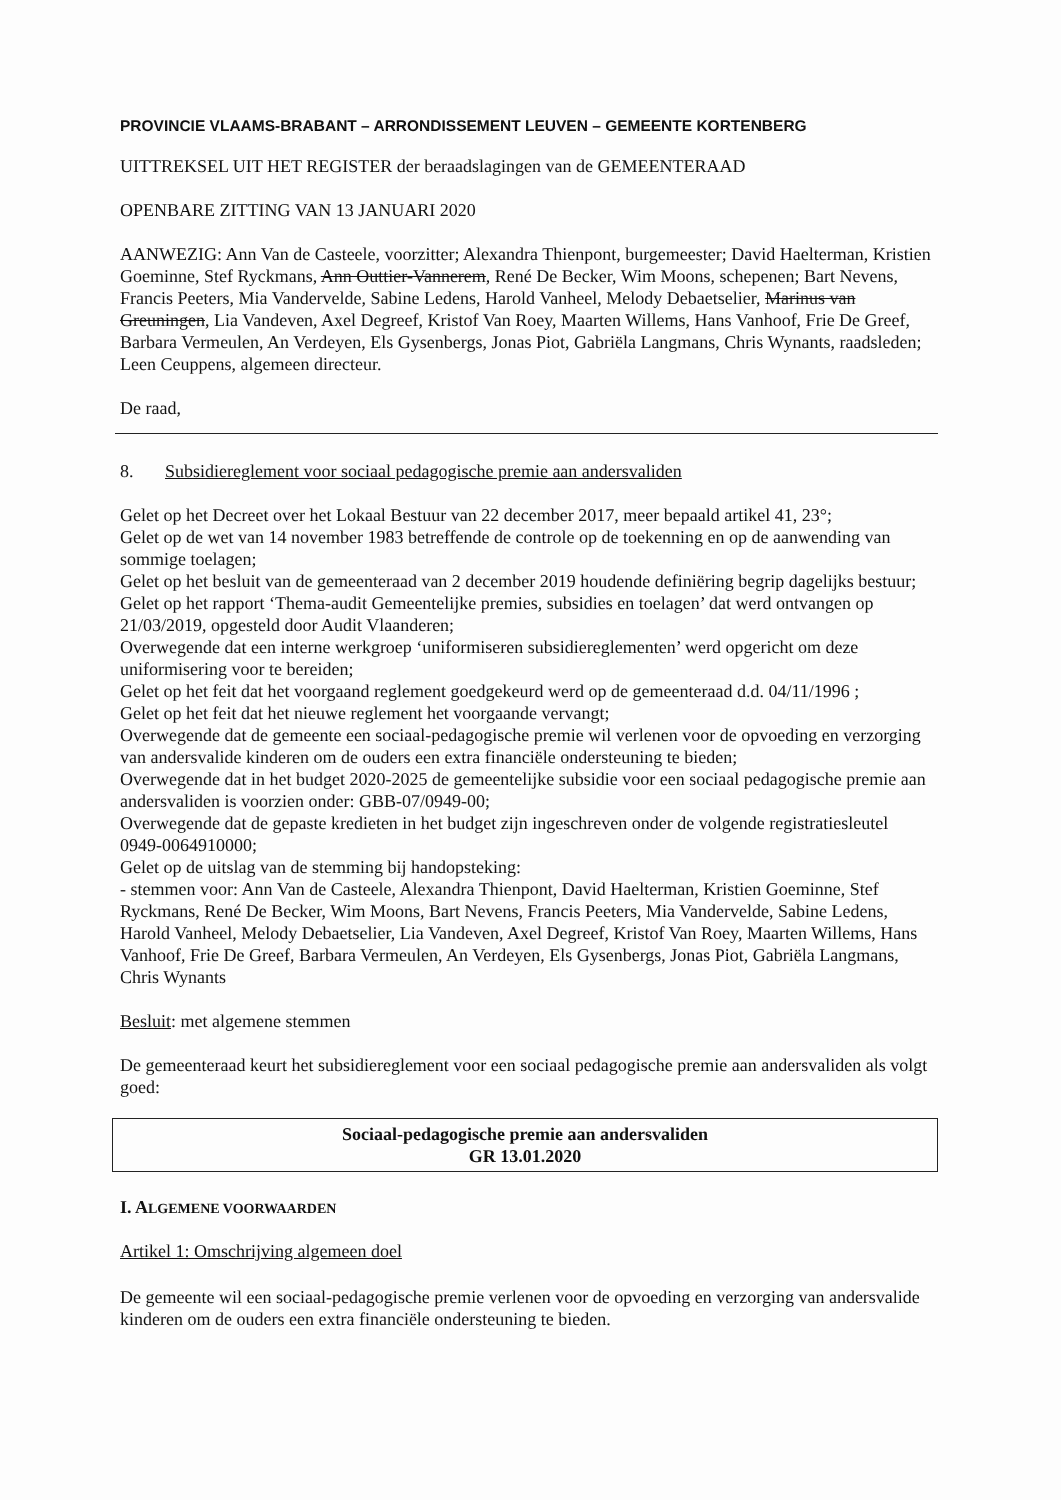PROVINCIE VLAAMS-BRABANT – ARRONDISSEMENT LEUVEN – GEMEENTE KORTENBERG
UITTREKSEL UIT HET REGISTER der beraadslagingen van de GEMEENTERAAD
OPENBARE ZITTING VAN 13 JANUARI 2020
AANWEZIG: Ann Van de Casteele, voorzitter; Alexandra Thienpont, burgemeester; David Haelterman, Kristien Goeminne, Stef Ryckmans, Ann Outtier-Vannerem, René De Becker, Wim Moons, schepenen; Bart Nevens, Francis Peeters, Mia Vandervelde, Sabine Ledens, Harold Vanheel, Melody Debaetselier, Marinus van Greuningen, Lia Vandeven, Axel Degreef, Kristof Van Roey, Maarten Willems, Hans Vanhoof, Frie De Greef, Barbara Vermeulen, An Verdeyen, Els Gysenbergs, Jonas Piot, Gabriëla Langmans, Chris Wynants, raadsleden; Leen Ceuppens, algemeen directeur.
De raad,
8. Subsidiereglement voor sociaal pedagogische premie aan andersvaliden
Gelet op het Decreet over het Lokaal Bestuur van 22 december 2017, meer bepaald artikel 41, 23°;
Gelet op de wet van 14 november 1983 betreffende de controle op de toekenning en op de aanwending van sommige toelagen;
Gelet op het besluit van de gemeenteraad van 2 december 2019 houdende definiëring begrip dagelijks bestuur;
Gelet op het rapport ‘Thema-audit Gemeentelijke premies, subsidies en toelagen’ dat werd ontvangen op 21/03/2019, opgesteld door Audit Vlaanderen;
Overwegende dat een interne werkgroep ‘uniformiseren subsidiereglementen’ werd opgericht om deze uniformisering voor te bereiden;
Gelet op het feit dat het voorgaand reglement goedgekeurd werd op de gemeenteraad d.d. 04/11/1996 ;
Gelet op het feit dat het nieuwe reglement het voorgaande vervangt;
Overwegende dat de gemeente een sociaal-pedagogische premie wil verlenen voor de opvoeding en verzorging van andersvalide kinderen om de ouders een extra financiële ondersteuning te bieden;
Overwegende dat in het budget 2020-2025 de gemeentelijke subsidie voor een sociaal pedagogische premie aan andersvaliden is voorzien onder: GBB-07/0949-00;
Overwegende dat de gepaste kredieten in het budget zijn ingeschreven onder de volgende registratiesleutel 0949-0064910000;
Gelet op de uitslag van de stemming bij handopsteking:
- stemmen voor: Ann Van de Casteele, Alexandra Thienpont, David Haelterman, Kristien Goeminne, Stef Ryckmans, René De Becker, Wim Moons, Bart Nevens, Francis Peeters, Mia Vandervelde, Sabine Ledens, Harold Vanheel, Melody Debaetselier, Lia Vandeven, Axel Degreef, Kristof Van Roey, Maarten Willems, Hans Vanhoof, Frie De Greef, Barbara Vermeulen, An Verdeyen, Els Gysenbergs, Jonas Piot, Gabriëla Langmans, Chris Wynants
Besluit: met algemene stemmen
De gemeenteraad keurt het subsidiereglement voor een sociaal pedagogische premie aan andersvaliden als volgt goed:
Sociaal-pedagogische premie aan andersvaliden
GR 13.01.2020
I. ALGEMENE VOORWAARDEN
Artikel 1: Omschrijving algemeen doel
De gemeente wil een sociaal-pedagogische premie verlenen voor de opvoeding en verzorging van andersvalide kinderen om de ouders een extra financiële ondersteuning te bieden.